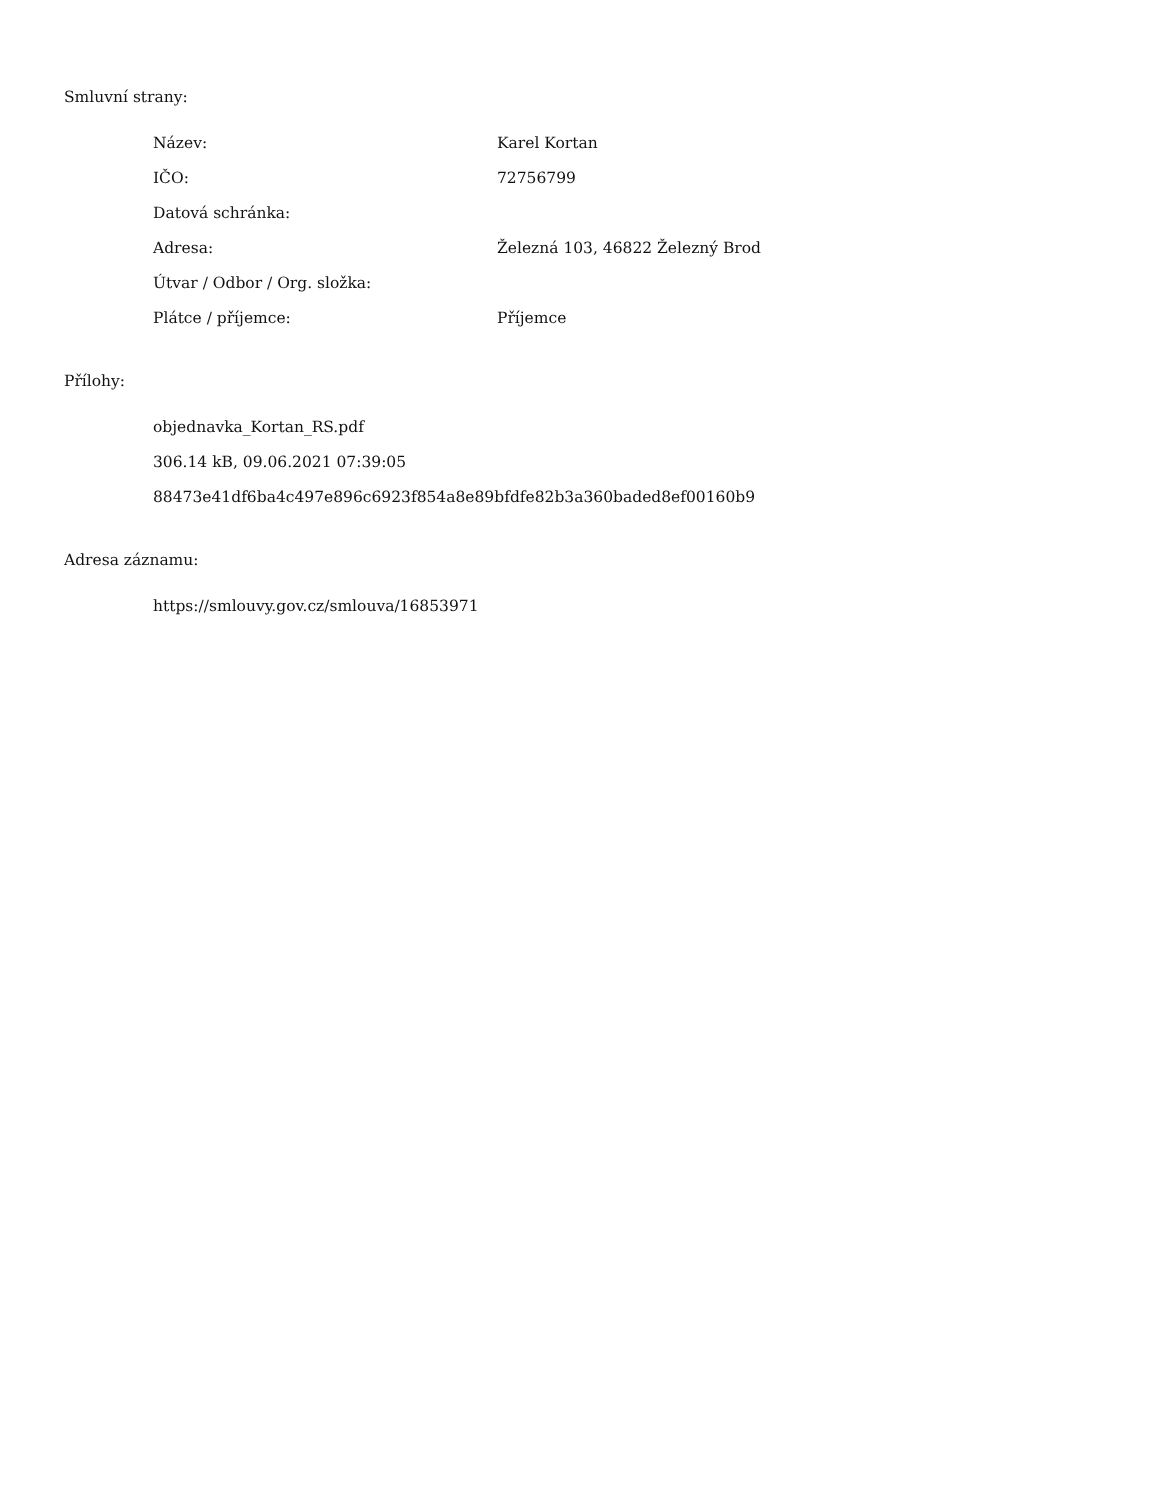Smluvní strany:
| Název: | Karel Kortan |
| IČO: | 72756799 |
| Datová schránka: | |
| Adresa: | Železná 103, 46822 Železný Brod |
| Útvar / Odbor / Org. složka: | |
| Plátce / příjemce: | Příjemce |
Přílohy:
objednavka_Kortan_RS.pdf
306.14 kB, 09.06.2021 07:39:05
88473e41df6ba4c497e896c6923f854a8e89bfdfe82b3a360baded8ef00160b9
Adresa záznamu:
https://smlouvy.gov.cz/smlouva/16853971